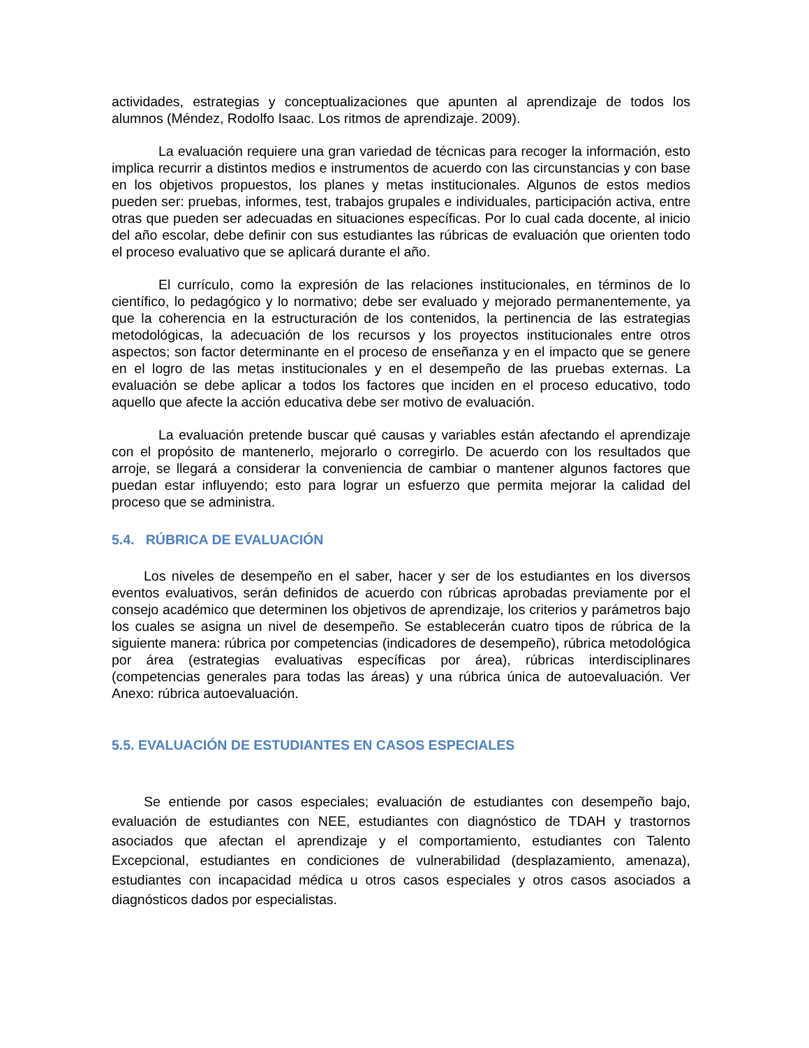actividades, estrategias y conceptualizaciones que apunten al aprendizaje de todos los alumnos (Méndez, Rodolfo Isaac. Los ritmos de aprendizaje. 2009).
La evaluación requiere una gran variedad de técnicas para recoger la información, esto implica recurrir a distintos medios e instrumentos de acuerdo con las circunstancias y con base en los objetivos propuestos, los planes y metas institucionales. Algunos de estos medios pueden ser: pruebas, informes, test, trabajos grupales e individuales, participación activa, entre otras que pueden ser adecuadas en situaciones específicas. Por lo cual cada docente, al inicio del año escolar, debe definir con sus estudiantes las rúbricas de evaluación que orienten todo el proceso evaluativo que se aplicará durante el año.
El currículo, como la expresión de las relaciones institucionales, en términos de lo científico, lo pedagógico y lo normativo; debe ser evaluado y mejorado permanentemente, ya que la coherencia en la estructuración de los contenidos, la pertinencia de las estrategias metodológicas, la adecuación de los recursos y los proyectos institucionales entre otros aspectos; son factor determinante en el proceso de enseñanza y en el impacto que se genere en el logro de las metas institucionales y en el desempeño de las pruebas externas. La evaluación se debe aplicar a todos los factores que inciden en el proceso educativo, todo aquello que afecte la acción educativa debe ser motivo de evaluación.
La evaluación pretende buscar qué causas y variables están afectando el aprendizaje con el propósito de mantenerlo, mejorarlo o corregirlo. De acuerdo con los resultados que arroje, se llegará a considerar la conveniencia de cambiar o mantener algunos factores que puedan estar influyendo; esto para lograr un esfuerzo que permita mejorar la calidad del proceso que se administra.
5.4. RÚBRICA DE EVALUACIÓN
Los niveles de desempeño en el saber, hacer y ser de los estudiantes en los diversos eventos evaluativos, serán definidos de acuerdo con rúbricas aprobadas previamente por el consejo académico que determinen los objetivos de aprendizaje, los criterios y parámetros bajo los cuales se asigna un nivel de desempeño. Se establecerán cuatro tipos de rúbrica de la siguiente manera: rúbrica por competencias (indicadores de desempeño), rúbrica metodológica por área (estrategias evaluativas específicas por área), rúbricas interdisciplinares (competencias generales para todas las áreas) y una rúbrica única de autoevaluación. Ver Anexo: rúbrica autoevaluación.
5.5. EVALUACIÓN DE ESTUDIANTES EN CASOS ESPECIALES
Se entiende por casos especiales; evaluación de estudiantes con desempeño bajo, evaluación de estudiantes con NEE, estudiantes con diagnóstico de TDAH y trastornos asociados que afectan el aprendizaje y el comportamiento, estudiantes con Talento Excepcional, estudiantes en condiciones de vulnerabilidad (desplazamiento, amenaza), estudiantes con incapacidad médica u otros casos especiales y otros casos asociados a diagnósticos dados por especialistas.